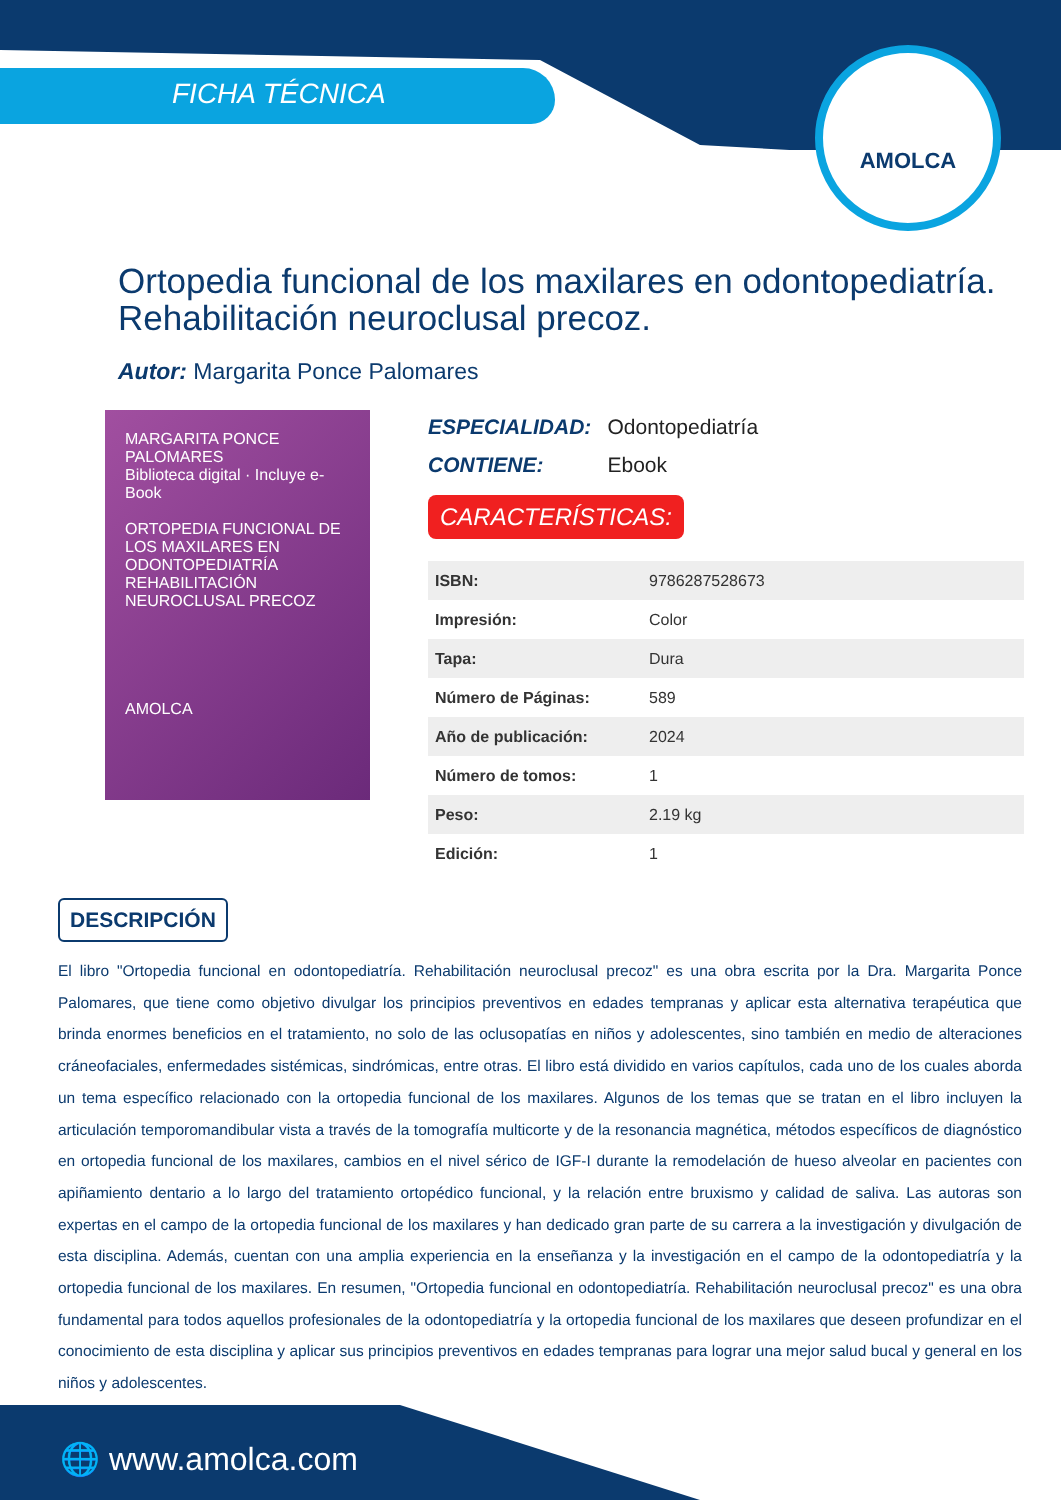FICHA TÉCNICA
AMOLCA
Ortopedia funcional de los maxilares en odontopediatría. Rehabilitación neuroclusal precoz.
Autor: Margarita Ponce Palomares
MARGARITA PONCE PALOMARES
Biblioteca digital · Incluye e-Book
ORTOPEDIA FUNCIONAL DE LOS MAXILARES EN ODONTOPEDIATRÍA
REHABILITACIÓN NEUROCLUSAL PRECOZ
AMOLCA
ESPECIALIDAD: Odontopediatría
CONTIENE: Ebook
CARACTERÍSTICAS:
| ISBN: | 9786287528673 |
| Impresión: | Color |
| Tapa: | Dura |
| Número de Páginas: | 589 |
| Año de publicación: | 2024 |
| Número de tomos: | 1 |
| Peso: | 2.19 kg |
| Edición: | 1 |
DESCRIPCIÓN
El libro "Ortopedia funcional en odontopediatría. Rehabilitación neuroclusal precoz" es una obra escrita por la Dra. Margarita Ponce Palomares, que tiene como objetivo divulgar los principios preventivos en edades tempranas y aplicar esta alternativa terapéutica que brinda enormes beneficios en el tratamiento, no solo de las oclusopatías en niños y adolescentes, sino también en medio de alteraciones cráneofaciales, enfermedades sistémicas, sindrómicas, entre otras. El libro está dividido en varios capítulos, cada uno de los cuales aborda un tema específico relacionado con la ortopedia funcional de los maxilares. Algunos de los temas que se tratan en el libro incluyen la articulación temporomandibular vista a través de la tomografía multicorte y de la resonancia magnética, métodos específicos de diagnóstico en ortopedia funcional de los maxilares, cambios en el nivel sérico de IGF-I durante la remodelación de hueso alveolar en pacientes con apiñamiento dentario a lo largo del tratamiento ortopédico funcional, y la relación entre bruxismo y calidad de saliva. Las autoras son expertas en el campo de la ortopedia funcional de los maxilares y han dedicado gran parte de su carrera a la investigación y divulgación de esta disciplina. Además, cuentan con una amplia experiencia en la enseñanza y la investigación en el campo de la odontopediatría y la ortopedia funcional de los maxilares. En resumen, "Ortopedia funcional en odontopediatría. Rehabilitación neuroclusal precoz" es una obra fundamental para todos aquellos profesionales de la odontopediatría y la ortopedia funcional de los maxilares que deseen profundizar en el conocimiento de esta disciplina y aplicar sus principios preventivos en edades tempranas para lograr una mejor salud bucal y general en los niños y adolescentes.
🌐 www.amolca.com